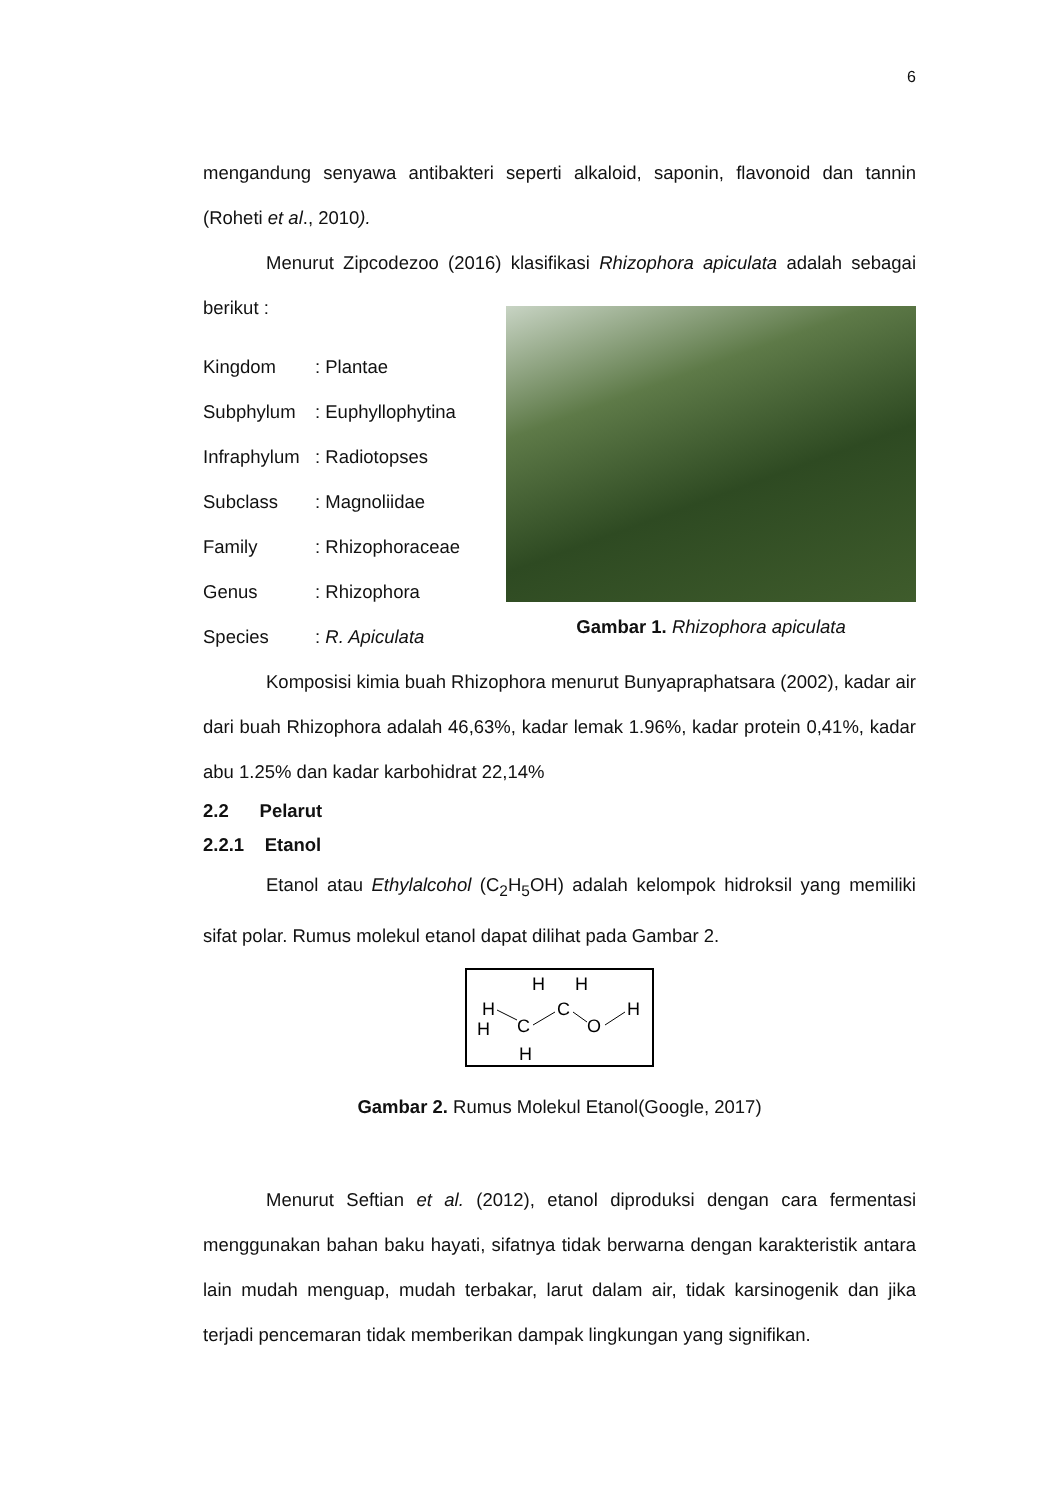6
mengandung senyawa antibakteri seperti alkaloid, saponin, flavonoid dan tannin (Roheti et al., 2010).
Menurut Zipcodezoo (2016) klasifikasi Rhizophora apiculata adalah sebagai berikut :
Kingdom: Plantae
Subphylum: Euphyllophytina
Infraphylum: Radiotopses
Subclass: Magnoliidae
Family: Rhizophoraceae
Genus: Rhizophora
Species: R. Apiculata
Gambar 1. Rhizophora apiculata
Komposisi kimia buah Rhizophora menurut Bunyapraphatsara (2002), kadar air dari buah Rhizophora adalah 46,63%, kadar lemak 1.96%, kadar protein 0,41%, kadar abu 1.25% dan kadar karbohidrat 22,14%
2.2 Pelarut
2.2.1 Etanol
Etanol atau Ethylalcohol (C<sub>2</sub>H<sub>5</sub>OH) adalah kelompok hidroksil yang memiliki sifat polar. Rumus molekul etanol dapat dilihat pada Gambar 2.
H
H
H
C
H
H
C
O
H
Gambar 2. Rumus Molekul Etanol(Google, 2017)
Menurut Seftian et al. (2012), etanol diproduksi dengan cara fermentasi menggunakan bahan baku hayati, sifatnya tidak berwarna dengan karakteristik antara lain mudah menguap, mudah terbakar, larut dalam air, tidak karsinogenik dan jika terjadi pencemaran tidak memberikan dampak lingkungan yang signifikan.